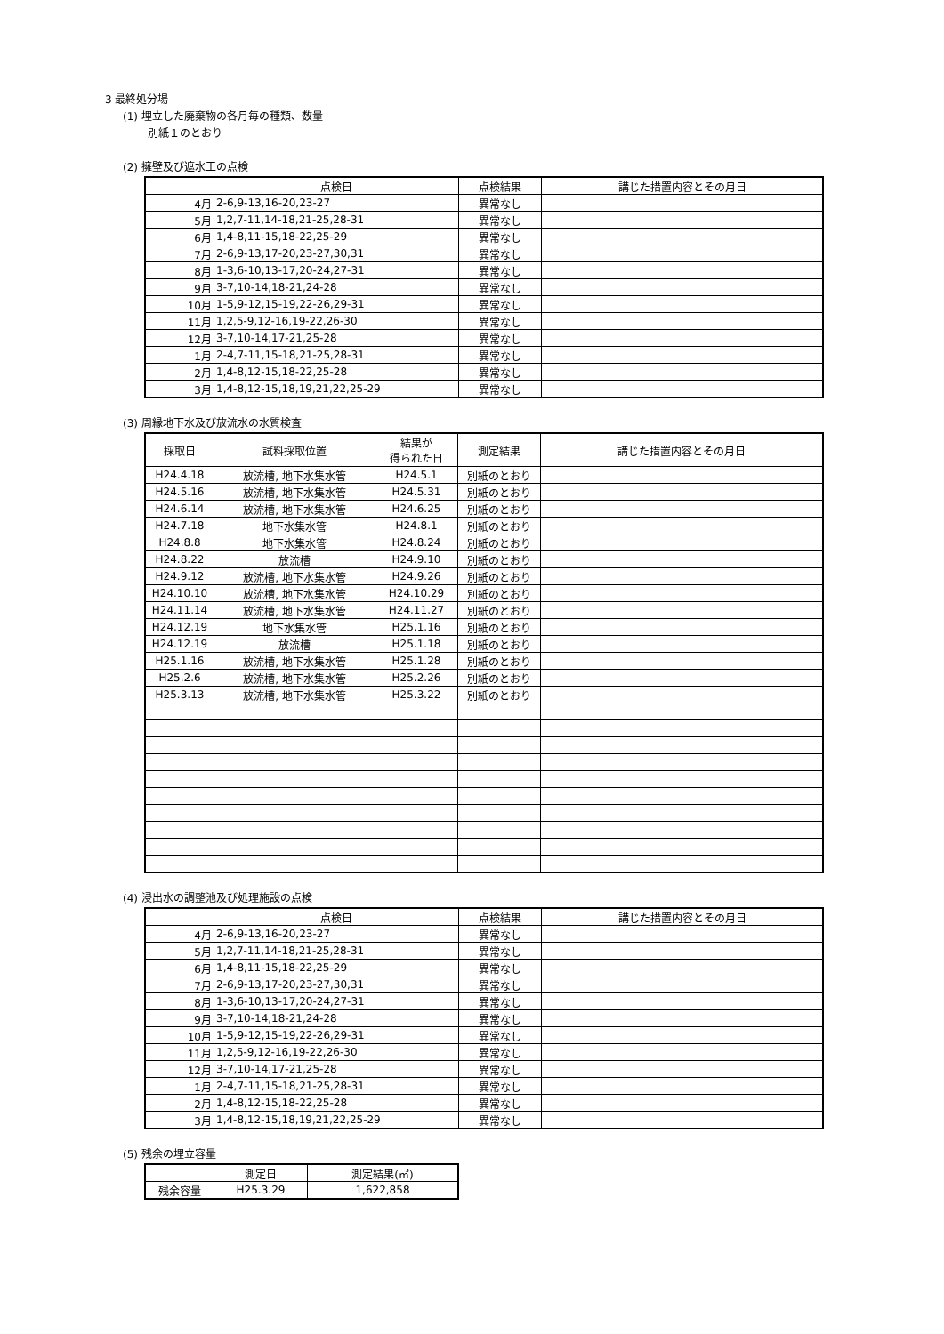3 最終処分場
(1) 埋立した廃棄物の各月毎の種類、数量
別紙１のとおり
(2) 擁壁及び遮水工の点検
| | 点検日 | 点検結果 | 講じた措置内容とその月日 |
| --- | --- | --- | --- |
| 4月 | 2-6,9-13,16-20,23-27 | 異常なし | |
| 5月 | 1,2,7-11,14-18,21-25,28-31 | 異常なし | |
| 6月 | 1,4-8,11-15,18-22,25-29 | 異常なし | |
| 7月 | 2-6,9-13,17-20,23-27,30,31 | 異常なし | |
| 8月 | 1-3,6-10,13-17,20-24,27-31 | 異常なし | |
| 9月 | 3-7,10-14,18-21,24-28 | 異常なし | |
| 10月 | 1-5,9-12,15-19,22-26,29-31 | 異常なし | |
| 11月 | 1,2,5-9,12-16,19-22,26-30 | 異常なし | |
| 12月 | 3-7,10-14,17-21,25-28 | 異常なし | |
| 1月 | 2-4,7-11,15-18,21-25,28-31 | 異常なし | |
| 2月 | 1,4-8,12-15,18-22,25-28 | 異常なし | |
| 3月 | 1,4-8,12-15,18,19,21,22,25-29 | 異常なし | |
(3) 周縁地下水及び放流水の水質検査
| 採取日 | 試料採取位置 | 結果が 得られた日 | 測定結果 | 講じた措置内容とその月日 |
| --- | --- | --- | --- | --- |
| H24.4.18 | 放流槽, 地下水集水管 | H24.5.1 | 別紙のとおり | |
| H24.5.16 | 放流槽, 地下水集水管 | H24.5.31 | 別紙のとおり | |
| H24.6.14 | 放流槽, 地下水集水管 | H24.6.25 | 別紙のとおり | |
| H24.7.18 | 地下水集水管 | H24.8.1 | 別紙のとおり | |
| H24.8.8 | 地下水集水管 | H24.8.24 | 別紙のとおり | |
| H24.8.22 | 放流槽 | H24.9.10 | 別紙のとおり | |
| H24.9.12 | 放流槽, 地下水集水管 | H24.9.26 | 別紙のとおり | |
| H24.10.10 | 放流槽, 地下水集水管 | H24.10.29 | 別紙のとおり | |
| H24.11.14 | 放流槽, 地下水集水管 | H24.11.27 | 別紙のとおり | |
| H24.12.19 | 地下水集水管 | H25.1.16 | 別紙のとおり | |
| H24.12.19 | 放流槽 | H25.1.18 | 別紙のとおり | |
| H25.1.16 | 放流槽, 地下水集水管 | H25.1.28 | 別紙のとおり | |
| H25.2.6 | 放流槽, 地下水集水管 | H25.2.26 | 別紙のとおり | |
| H25.3.13 | 放流槽, 地下水集水管 | H25.3.22 | 別紙のとおり | |
(4) 浸出水の調整池及び処理施設の点検
| | 点検日 | 点検結果 | 講じた措置内容とその月日 |
| --- | --- | --- | --- |
| 4月 | 2-6,9-13,16-20,23-27 | 異常なし | |
| 5月 | 1,2,7-11,14-18,21-25,28-31 | 異常なし | |
| 6月 | 1,4-8,11-15,18-22,25-29 | 異常なし | |
| 7月 | 2-6,9-13,17-20,23-27,30,31 | 異常なし | |
| 8月 | 1-3,6-10,13-17,20-24,27-31 | 異常なし | |
| 9月 | 3-7,10-14,18-21,24-28 | 異常なし | |
| 10月 | 1-5,9-12,15-19,22-26,29-31 | 異常なし | |
| 11月 | 1,2,5-9,12-16,19-22,26-30 | 異常なし | |
| 12月 | 3-7,10-14,17-21,25-28 | 異常なし | |
| 1月 | 2-4,7-11,15-18,21-25,28-31 | 異常なし | |
| 2月 | 1,4-8,12-15,18-22,25-28 | 異常なし | |
| 3月 | 1,4-8,12-15,18,19,21,22,25-29 | 異常なし | |
(5) 残余の埋立容量
| | 測定日 | 測定結果(㎥) |
| --- | --- | --- |
| 残余容量 | H25.3.29 | 1,622,858 |